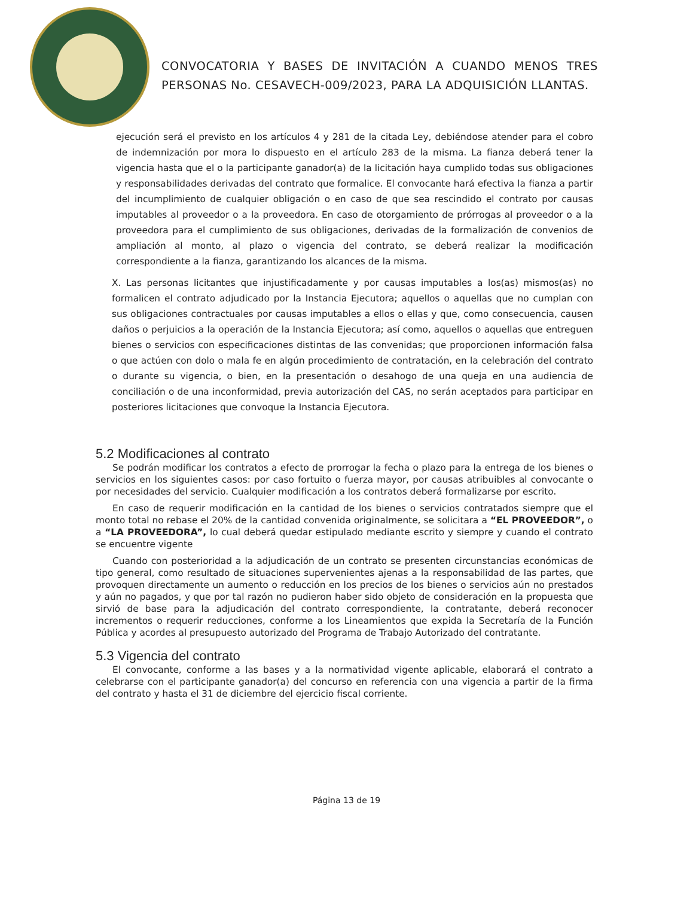CONVOCATORIA Y BASES DE INVITACIÓN A CUANDO MENOS TRES PERSONAS No. CESAVECH-009/2023, PARA LA ADQUISICIÓN LLANTAS.
ejecución será el previsto en los artículos 4 y 281 de la citada Ley, debiéndose atender para el cobro de indemnización por mora lo dispuesto en el artículo 283 de la misma. La fianza deberá tener la vigencia hasta que el o la participante ganador(a) de la licitación haya cumplido todas sus obligaciones y responsabilidades derivadas del contrato que formalice. El convocante hará efectiva la fianza a partir del incumplimiento de cualquier obligación o en caso de que sea rescindido el contrato por causas imputables al proveedor o a la proveedora. En caso de otorgamiento de prórrogas al proveedor o a la proveedora para el cumplimiento de sus obligaciones, derivadas de la formalización de convenios de ampliación al monto, al plazo o vigencia del contrato, se deberá realizar la modificación correspondiente a la fianza, garantizando los alcances de la misma.
X. Las personas licitantes que injustificadamente y por causas imputables a los(as) mismos(as) no formalicen el contrato adjudicado por la Instancia Ejecutora; aquellos o aquellas que no cumplan con sus obligaciones contractuales por causas imputables a ellos o ellas y que, como consecuencia, causen daños o perjuicios a la operación de la Instancia Ejecutora; así como, aquellos o aquellas que entreguen bienes o servicios con especificaciones distintas de las convenidas; que proporcionen información falsa o que actúen con dolo o mala fe en algún procedimiento de contratación, en la celebración del contrato o durante su vigencia, o bien, en la presentación o desahogo de una queja en una audiencia de conciliación o de una inconformidad, previa autorización del CAS, no serán aceptados para participar en posteriores licitaciones que convoque la Instancia Ejecutora.
5.2 Modificaciones al contrato
Se podrán modificar los contratos a efecto de prorrogar la fecha o plazo para la entrega de los bienes o servicios en los siguientes casos: por caso fortuito o fuerza mayor, por causas atribuibles al convocante o por necesidades del servicio. Cualquier modificación a los contratos deberá formalizarse por escrito.
En caso de requerir modificación en la cantidad de los bienes o servicios contratados siempre que el monto total no rebase el 20% de la cantidad convenida originalmente, se solicitara a “EL PROVEEDOR”, o a “LA PROVEEDORA”, lo cual deberá quedar estipulado mediante escrito y siempre y cuando el contrato se encuentre vigente
Cuando con posterioridad a la adjudicación de un contrato se presenten circunstancias económicas de tipo general, como resultado de situaciones supervenientes ajenas a la responsabilidad de las partes, que provoquen directamente un aumento o reducción en los precios de los bienes o servicios aún no prestados y aún no pagados, y que por tal razón no pudieron haber sido objeto de consideración en la propuesta que sirvió de base para la adjudicación del contrato correspondiente, la contratante, deberá reconocer incrementos o requerir reducciones, conforme a los Lineamientos que expida la Secretaría de la Función Pública y acordes al presupuesto autorizado del Programa de Trabajo Autorizado del contratante.
5.3 Vigencia del contrato
El convocante, conforme a las bases y a la normatividad vigente aplicable, elaborará el contrato a celebrarse con el participante ganador(a) del concurso en referencia con una vigencia a partir de la firma del contrato y hasta el 31 de diciembre del ejercicio fiscal corriente.
Página 13 de 19